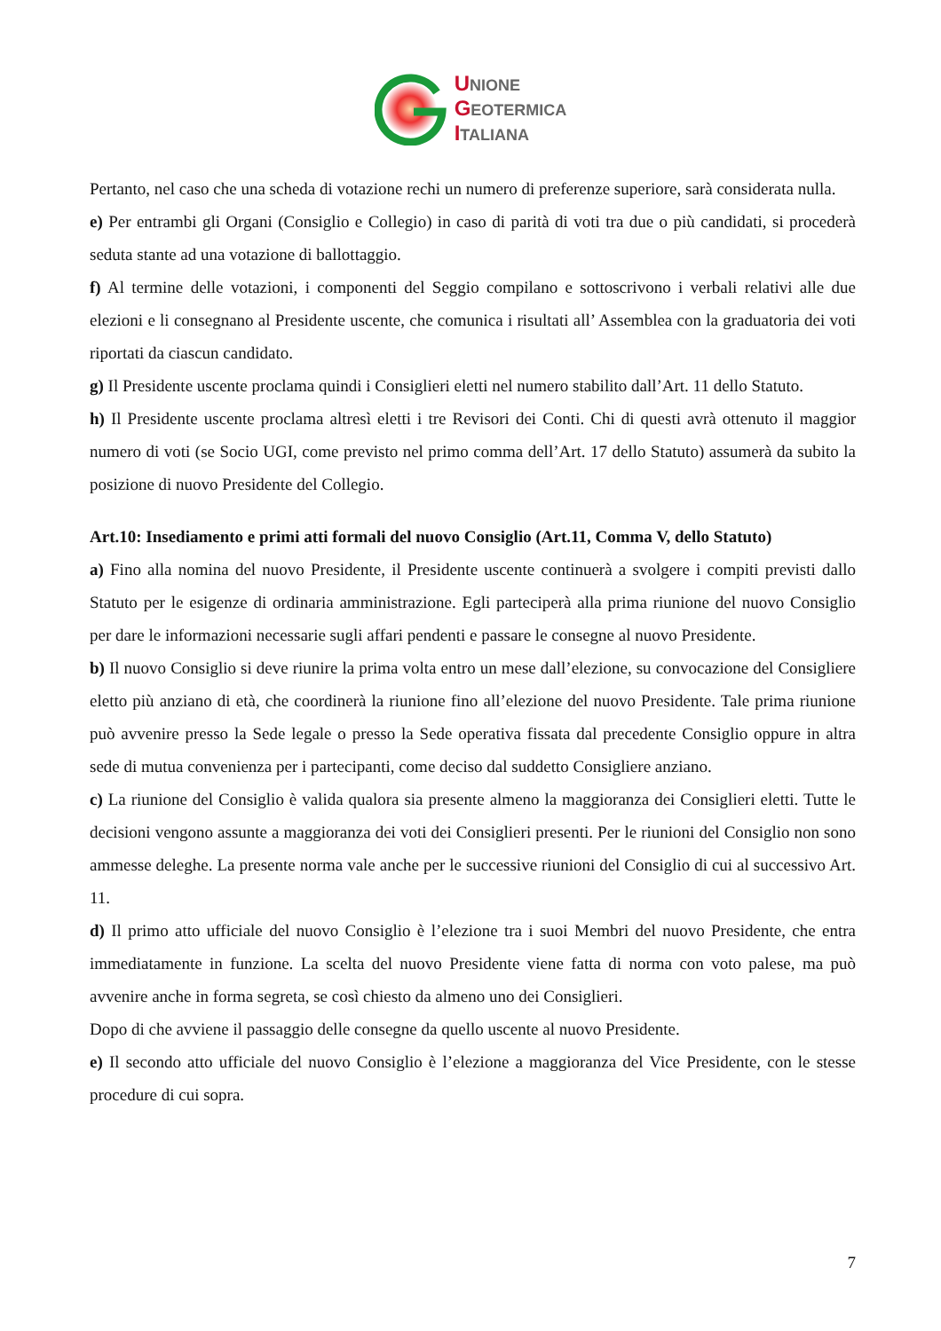UNIONE
GEOTERMICA
ITALIANA
Pertanto, nel caso che una scheda di votazione rechi un numero di preferenze superiore, sarà considerata nulla.
e) Per entrambi gli Organi (Consiglio e Collegio) in caso di parità di voti tra due o più candidati, si procederà seduta stante ad una votazione di ballottaggio.
f) Al termine delle votazioni, i componenti del Seggio compilano e sottoscrivono i verbali relativi alle due elezioni e li consegnano al Presidente uscente, che comunica i risultati all’ Assemblea con la graduatoria dei voti riportati da ciascun candidato.
g) Il Presidente uscente proclama quindi i Consiglieri eletti nel numero stabilito dall’Art. 11 dello Statuto.
h) Il Presidente uscente proclama altresì eletti i tre Revisori dei Conti. Chi di questi avrà ottenuto il maggior numero di voti (se Socio UGI, come previsto nel primo comma dell’Art. 17 dello Statuto) assumerà da subito la posizione di nuovo Presidente del Collegio.
Art.10: Insediamento e primi atti formali del nuovo Consiglio (Art.11, Comma V, dello Statuto)
a) Fino alla nomina del nuovo Presidente, il Presidente uscente continuerà a svolgere i compiti previsti dallo Statuto per le esigenze di ordinaria amministrazione. Egli parteciperà alla prima riunione del nuovo Consiglio per dare le informazioni necessarie sugli affari pendenti e passare le consegne al nuovo Presidente.
b) Il nuovo Consiglio si deve riunire la prima volta entro un mese dall’elezione, su convocazione del Consigliere eletto più anziano di età, che coordinerà la riunione fino all’elezione del nuovo Presidente. Tale prima riunione può avvenire presso la Sede legale o presso la Sede operativa fissata dal precedente Consiglio oppure in altra sede di mutua convenienza per i partecipanti, come deciso dal suddetto Consigliere anziano.
c) La riunione del Consiglio è valida qualora sia presente almeno la maggioranza dei Consiglieri eletti. Tutte le decisioni vengono assunte a maggioranza dei voti dei Consiglieri presenti. Per le riunioni del Consiglio non sono ammesse deleghe. La presente norma vale anche per le successive riunioni del Consiglio di cui al successivo Art. 11.
d) Il primo atto ufficiale del nuovo Consiglio è l’elezione tra i suoi Membri del nuovo Presidente, che entra immediatamente in funzione. La scelta del nuovo Presidente viene fatta di norma con voto palese, ma può avvenire anche in forma segreta, se così chiesto da almeno uno dei Consiglieri.
Dopo di che avviene il passaggio delle consegne da quello uscente al nuovo Presidente.
e) Il secondo atto ufficiale del nuovo Consiglio è l’elezione a maggioranza del Vice Presidente, con le stesse procedure di cui sopra.
7